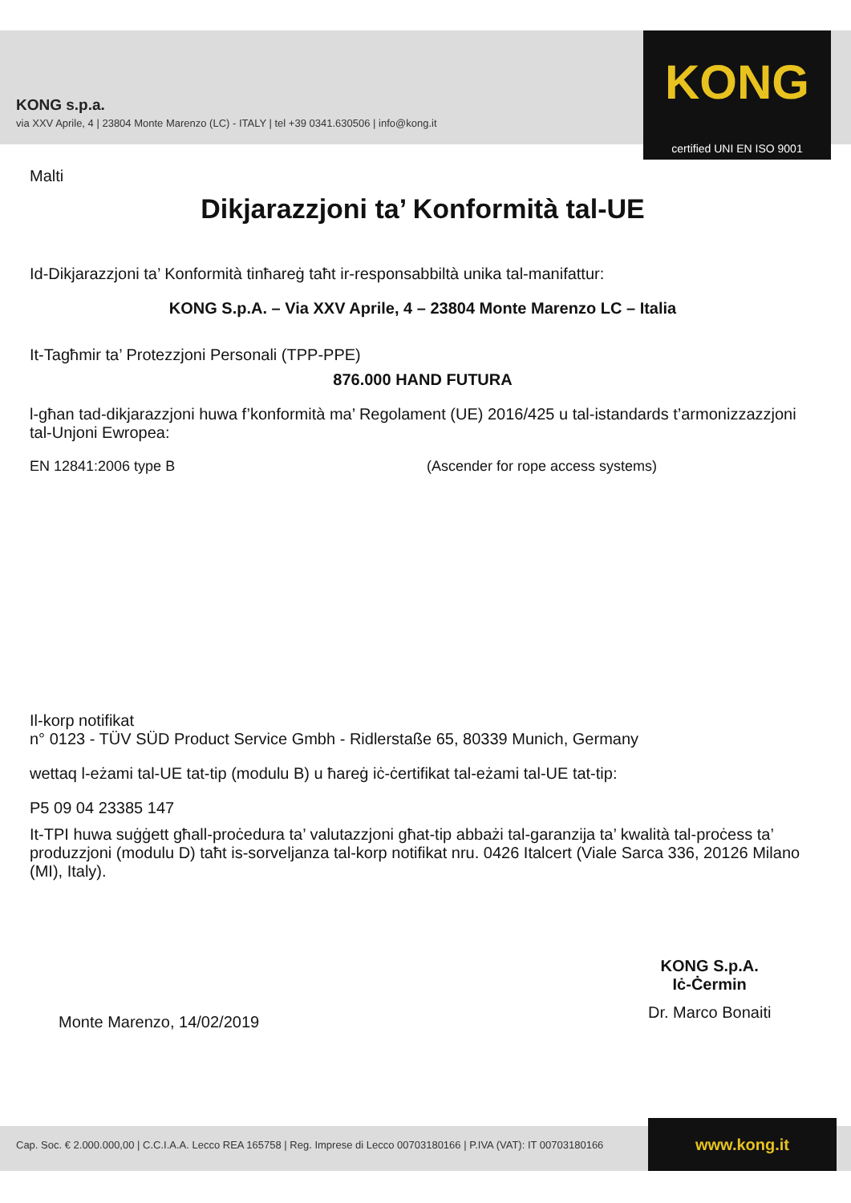KONG s.p.a.
via XXV Aprile, 4 | 23804 Monte Marenzo (LC) - ITALY | tel +39 0341.630506 | info@kong.it
KONG
certified UNI EN ISO 9001
Malti
Dikjarazzjoni ta’ Konformità tal-UE
Id-Dikjarazzjoni ta’ Konformità tinħareġ taħt ir-responsabbiltà unika tal-manifattur:
KONG S.p.A. – Via XXV Aprile, 4 – 23804 Monte Marenzo LC – Italia
It-Tagħmir ta’ Protezzjoni Personali (TPP-PPE)
876.000 HAND FUTURA
l-għan tad-dikjarazzjoni huwa f’konformità ma’ Regolament (UE) 2016/425 u tal-istandards t’armonizzazzjoni tal-Unjoni Ewropea:
EN 12841:2006 type B (Ascender for rope access systems)
Il-korp notifikat
n° 0123 - TÜV SÜD Product Service Gmbh - Ridlerstaße 65, 80339 Munich, Germany
wettaq l-eżami tal-UE tat-tip (modulu B) u ħareġ iċ-ċertifikat tal-eżami tal-UE tat-tip:
P5 09 04 23385 147
It-TPI huwa suġġett għall-proċedura ta’ valutazzjoni għat-tip abbażi tal-garanzija ta’ kwalità tal-proċess ta’ produzzjoni (modulu D) taħt is-sorveljanza tal-korp notifikat nru. 0426 Italcert (Viale Sarca 336, 20126 Milano (MI), Italy).
Monte Marenzo, 14/02/2019 KONG S.p.A.
Iċ-Ċermin
Dr. Marco Bonaiti
Cap. Soc. € 2.000.000,00 | C.C.I.A.A. Lecco REA 165758 | Reg. Imprese di Lecco 00703180166 | P.IVA (VAT): IT 00703180166
www.kong.it